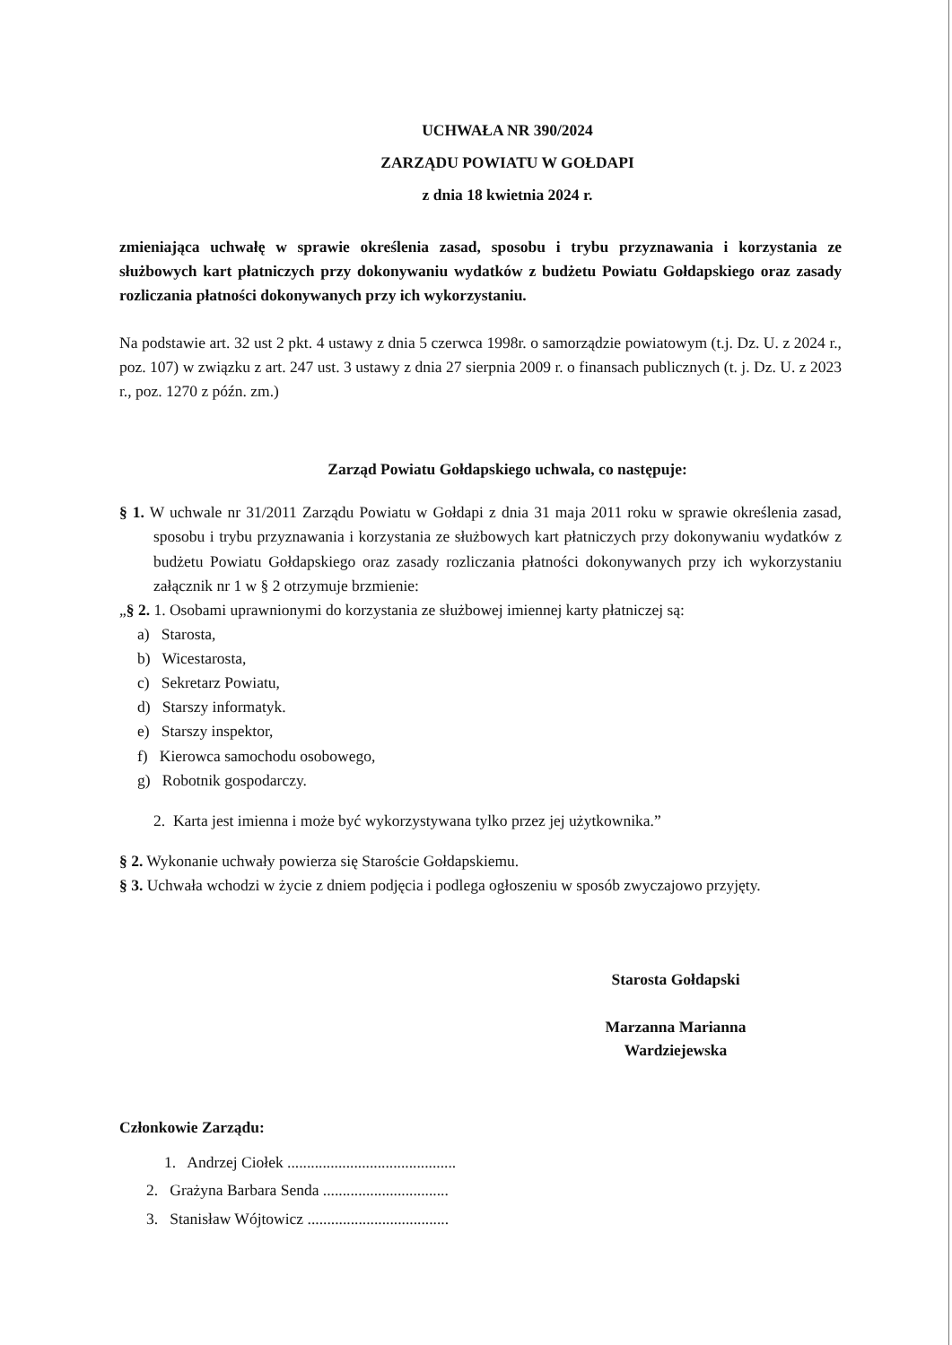UCHWAŁA NR 390/2024
ZARZĄDU POWIATU W GOŁDAPI
z dnia 18 kwietnia 2024 r.
zmieniająca uchwałę w sprawie określenia zasad, sposobu i trybu przyznawania i korzystania ze służbowych kart płatniczych przy dokonywaniu wydatków z budżetu Powiatu Gołdapskiego oraz zasady rozliczania płatności dokonywanych przy ich wykorzystaniu.
Na podstawie art. 32 ust 2 pkt. 4 ustawy z dnia 5 czerwca 1998r. o samorządzie powiatowym (t.j. Dz. U. z 2024 r., poz. 107) w związku z art. 247 ust. 3 ustawy z dnia 27 sierpnia 2009 r. o finansach publicznych (t. j. Dz. U. z 2023 r., poz. 1270 z późn. zm.)
Zarząd Powiatu Gołdapskiego uchwala, co następuje:
§ 1. W uchwale nr 31/2011 Zarządu Powiatu w Gołdapi z dnia 31 maja 2011 roku w sprawie określenia zasad, sposobu i trybu przyznawania i korzystania ze służbowych kart płatniczych przy dokonywaniu wydatków z budżetu Powiatu Gołdapskiego oraz zasady rozliczania płatności dokonywanych przy ich wykorzystaniu załącznik nr 1 w § 2 otrzymuje brzmienie:
„§ 2. 1. Osobami uprawnionymi do korzystania ze służbowej imiennej karty płatniczej są:
a) Starosta,
b) Wicestarosta,
c) Sekretarz Powiatu,
d) Starszy informatyk.
e) Starszy inspektor,
f) Kierowca samochodu osobowego,
g) Robotnik gospodarczy.
2. Karta jest imienna i może być wykorzystywana tylko przez jej użytkownika.”
§ 2. Wykonanie uchwały powierza się Staroście Gołdapskiemu.
§ 3. Uchwała wchodzi w życie z dniem podjęcia i podlega ogłoszeniu w sposób zwyczajowo przyjęty.
Starosta Gołdapski
Marzanna Marianna Wardziejewska
Członkowie Zarządu:
1. Andrzej Ciołek ...........................................
2. Grażyna Barbara Senda ................................
3. Stanisław Wójtowicz ....................................